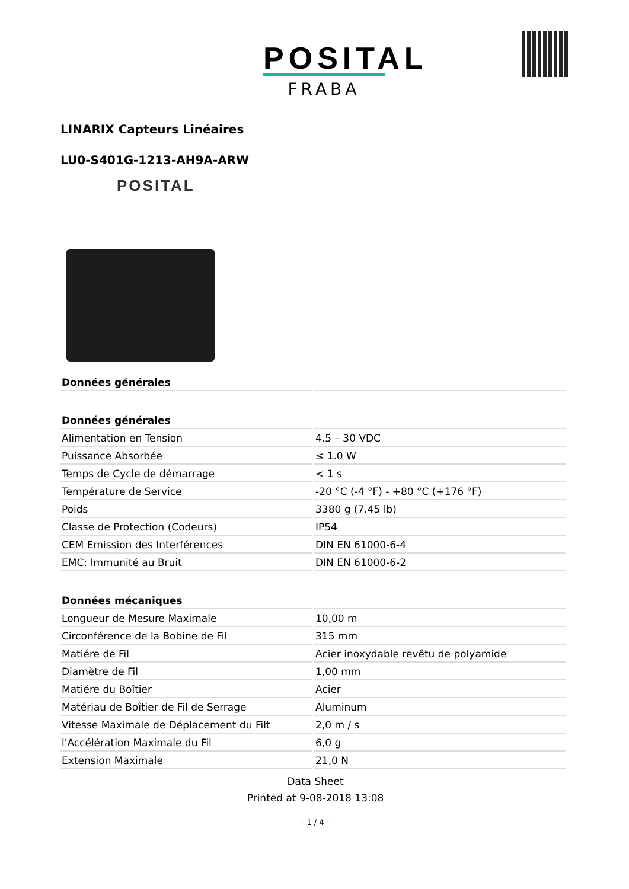POSITAL
FRABA
LINARIX Capteurs Linéaires
LU0-S401G-1213-AH9A-ARW
POSITAL
| Données générales | |
| --- | --- |
| Données générales | |
| Alimentation en Tension | 4.5 – 30 VDC |
| Puissance Absorbée | ≤ 1.0 W |
| Temps de Cycle de démarrage | < 1 s |
| Température de Service | -20 °C (-4 °F) - +80 °C (+176 °F) |
| Poids | 3380 g (7.45 lb) |
| Classe de Protection (Codeurs) | IP54 |
| CEM Emission des Interférences | DIN EN 61000-6-4 |
| EMC: Immunité au Bruit | DIN EN 61000-6-2 |
| Données mécaniques | |
| Longueur de Mesure Maximale | 10,00 m |
| Circonférence de la Bobine de Fil | 315 mm |
| Matiére de Fil | Acier inoxydable revêtu de polyamide |
| Diamètre de Fil | 1,00 mm |
| Matiére du Boîtier | Acier |
| Matériau de Boîtier de Fil de Serrage | Aluminum |
| Vitesse Maximale de Déplacement du Filt | 2,0 m / s |
| l'Accélération Maximale du Fil | 6,0 g |
| Extension Maximale | 21,0 N |
Data Sheet
Printed at 9-08-2018 13:08
- 1 / 4 -